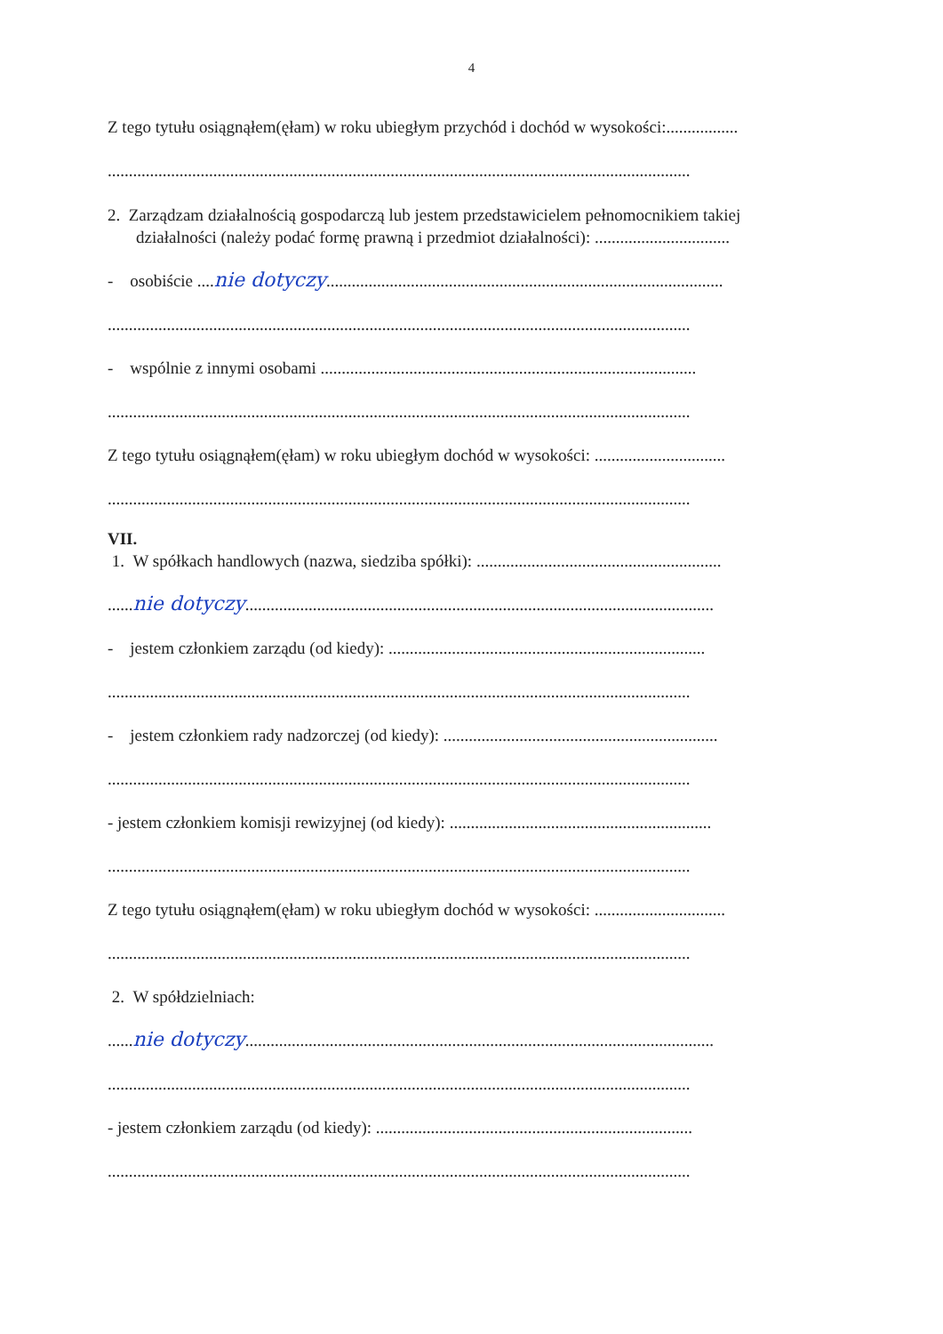4
Z tego tytułu osiągnąłem(ęłam) w roku ubiegłym przychód i dochód w wysokości:.................
..........................................................................................................................................
2. Zarządzam działalnością gospodarczą lub jestem przedstawicielem pełnomocnikiem takiej działalności (należy podać formę prawną i przedmiot działalności): ................................
- osobiście ....nie dotyczy..............................................................................................
..........................................................................................................................................
- wspólnie z innymi osobami .........................................................................................
..........................................................................................................................................
Z tego tytułu osiągnąłem(ęłam) w roku ubiegłym dochód w wysokości: ...............................
..........................................................................................................................................
VII.
1. W spółkach handlowych (nazwa, siedziba spółki): ..........................................................
......nie dotyczy...............................................................................................................
- jestem członkiem zarządu (od kiedy): ...........................................................................
..........................................................................................................................................
- jestem członkiem rady nadzorczej (od kiedy): .................................................................
..........................................................................................................................................
- jestem członkiem komisji rewizyjnej (od kiedy): ..............................................................
..........................................................................................................................................
Z tego tytułu osiągnąłem(ęłam) w roku ubiegłym dochód w wysokości: ...............................
..........................................................................................................................................
2. W spółdzielniach:
......nie dotyczy...............................................................................................................
..........................................................................................................................................
- jestem członkiem zarządu (od kiedy): ...........................................................................
..........................................................................................................................................